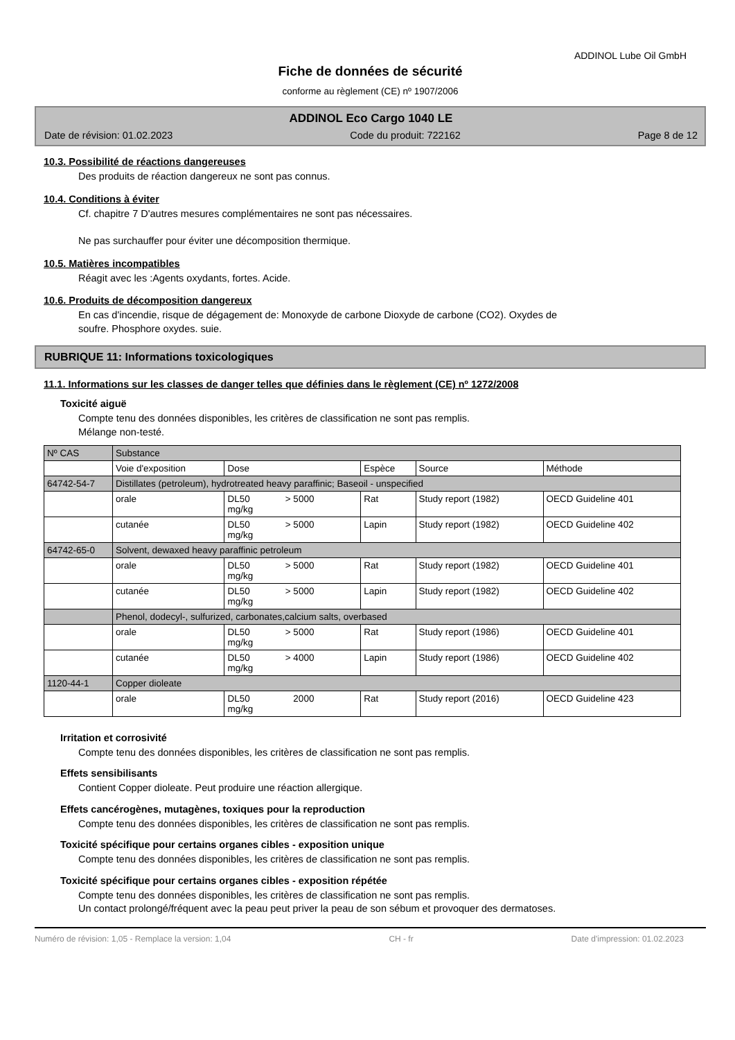ADDINOL Lube Oil GmbH
Fiche de données de sécurité
conforme au règlement (CE) nº 1907/2006
ADDINOL Eco Cargo 1040 LE
Date de révision: 01.02.2023 Code du produit: 722162 Page 8 de 12
10.3. Possibilité de réactions dangereuses
Des produits de réaction dangereux ne sont pas connus.
10.4. Conditions à éviter
Cf. chapitre 7 D'autres mesures complémentaires ne sont pas nécessaires.
Ne pas surchauffer pour éviter une décomposition thermique.
10.5. Matières incompatibles
Réagit avec les :Agents oxydants, fortes. Acide.
10.6. Produits de décomposition dangereux
En cas d'incendie, risque de dégagement de: Monoxyde de carbone Dioxyde de carbone (CO2). Oxydes de
soufre. Phosphore oxydes. suie.
RUBRIQUE 11: Informations toxicologiques
11.1. Informations sur les classes de danger telles que définies dans le règlement (CE) nº 1272/2008
Toxicité aiguë
Compte tenu des données disponibles, les critères de classification ne sont pas remplis.
Mélange non-testé.
| Nº CAS | Substance | | | | |
| --- | --- | --- | --- | --- | --- |
| | Voie d'exposition | Dose | Espèce | Source | Méthode |
| 64742-54-7 | Distillates (petroleum), hydrotreated heavy paraffinic; Baseoil - unspecified | | | | |
| | orale | DL50 > 5000 mg/kg | Rat | Study report (1982) | OECD Guideline 401 |
| | cutanée | DL50 > 5000 mg/kg | Lapin | Study report (1982) | OECD Guideline 402 |
| 64742-65-0 | Solvent, dewaxed heavy paraffinic petroleum | | | | |
| | orale | DL50 > 5000 mg/kg | Rat | Study report (1982) | OECD Guideline 401 |
| | cutanée | DL50 > 5000 mg/kg | Lapin | Study report (1982) | OECD Guideline 402 |
| | Phenol, dodecyl-, sulfurized, carbonates,calcium salts, overbased | | | | |
| | orale | DL50 > 5000 mg/kg | Rat | Study report (1986) | OECD Guideline 401 |
| | cutanée | DL50 > 4000 mg/kg | Lapin | Study report (1986) | OECD Guideline 402 |
| 1120-44-1 | Copper dioleate | | | | |
| | orale | DL50 2000 mg/kg | Rat | Study report (2016) | OECD Guideline 423 |
Irritation et corrosivité
Compte tenu des données disponibles, les critères de classification ne sont pas remplis.
Effets sensibilisants
Contient Copper dioleate. Peut produire une réaction allergique.
Effets cancérogènes, mutagènes, toxiques pour la reproduction
Compte tenu des données disponibles, les critères de classification ne sont pas remplis.
Toxicité spécifique pour certains organes cibles - exposition unique
Compte tenu des données disponibles, les critères de classification ne sont pas remplis.
Toxicité spécifique pour certains organes cibles - exposition répétée
Compte tenu des données disponibles, les critères de classification ne sont pas remplis.
Un contact prolongé/fréquent avec la peau peut priver la peau de son sébum et provoquer des dermatoses.
Numéro de révision: 1,05 - Remplace la version: 1,04 CH - fr Date d'impression: 01.02.2023